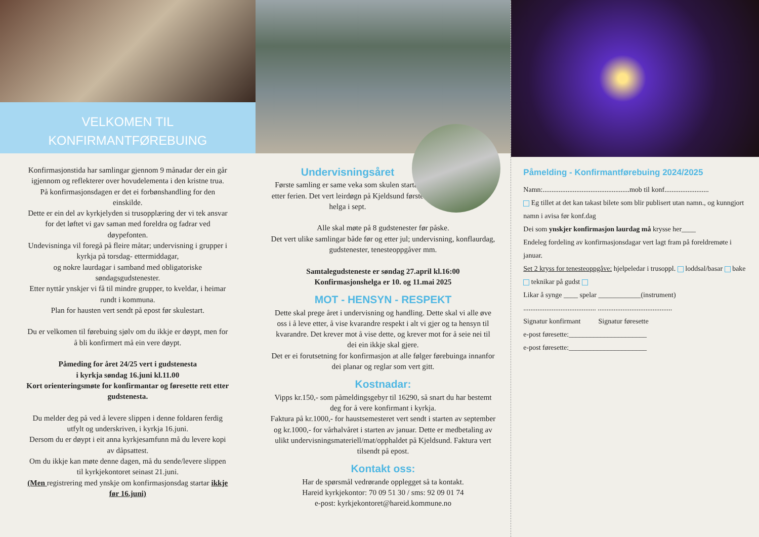VELKOMEN TIL
KONFIRMANTFØREBUING
Konfirmasjonstida har samlingar gjennom 9 månadar der ein går igjennom og reflekterer over hovudelementa i den kristne trua.
På konfirmasjonsdagen er det ei forbønshandling for den einskilde.
Dette er ein del av kyrkjelyden si trusopplæring der vi tek ansvar for det løftet vi gav saman med foreldra og fadrar ved døypefonten.
Undevisninga vil foregå på fleire måtar; undervisning i grupper i kyrkja på torsdag- ettermiddagar,
og nokre laurdagar i samband med obligatoriske søndagsgudstenester.
Etter nyttår ynskjer vi få til mindre grupper, to kveldar, i heimar rundt i kommuna.
Plan for hausten vert sendt på epost før skulestart.
Du er velkomen til førebuing sjølv om du ikkje er døypt, men for å bli konfirmert må ein vere døypt.
Påmeding for året 24/25 vert i gudstenesta
i kyrkja søndag 16.juni kl.11.00
Kort orienteringsmøte for konfirmantar og føresette rett etter gudstenesta.
Du melder deg på ved å levere slippen i denne foldaren ferdig utfylt og underskriven, i kyrkja 16.juni.
Dersom du er døypt i eit anna kyrkjesamfunn må du levere kopi av dåpsattest.
Om du ikkje kan møte denne dagen, må du sende/levere slippen til kyrkjekontoret seinast 21.juni.
(Men registrering med ynskje om konfirmasjonsdag startar ikkje før 16.juni)
Undervisningsåret
Første samling er same veka som skulen startar etter ferien. Det vert leirdøgn på Kjeldsund første helga i sept.
Alle skal møte på 8 gudstenester før påske.
Det vert ulike samlingar både før og etter jul; undervisning, konflaurdag, gudstenester, tenesteoppgåver mm.
Samtalegudsteneste er søndag 27.april kl.16:00
Konfirmasjonshelga er 10. og 11.mai 2025
MOT - HENSYN - RESPEKT
Dette skal prege året i undervisning og handling. Dette skal vi alle øve oss i å leve etter, å vise kvarandre respekt i alt vi gjer og ta hensyn til kvarandre. Det krever mot å vise dette, og krever mot for å seie nei til dei ein ikkje skal gjere.
Det er ei forutsetning for konfirmasjon at alle følger førebuinga innanfor dei planar og reglar som vert gitt.
Kostnadar:
Vipps kr.150,- som påmeldingsgebyr til 16290, så snart du har bestemt deg for å vere konfirmant i kyrkja.
Faktura på kr.1000,- for haustsemesteret vert sendt i starten av september og kr.1000,- for vårhalvåret i starten av januar. Dette er medbetaling av ulikt undervisningsmateriell/mat/opphaldet på Kjeldsund. Faktura vert tilsendt på epost.
Kontakt oss:
Har de spørsmål vedrørande opplegget så ta kontakt.
Hareid kyrkjekontor: 70 09 51 30 / sms: 92 09 01 74
e-post: kyrkjekontoret@hareid.kommune.no
Påmelding - Konfirmantførebuing 2024/2025
Namn:.................................................mob til konf.........................
Eg tillet at det kan takast bilete som blir publisert utan namn., og kunngjort namn i avisa før konf.dag
Dei som ynskjer konfirmasjon laurdag må krysse her____
Endeleg fordeling av konfirmasjonsdagar vert lagt fram på foreldremøte i januar.
Set 2 kryss for tenesteoppgåve: hjelpeledar i trusoppl. loddsal/basar bake teknikar på gudst
Likar å synge ____ spelar ____________(instrument)
......................................... ..........................................
Signatur konfirmant Signatur føresette
e-post føresette:______________________
e-post føresette:______________________